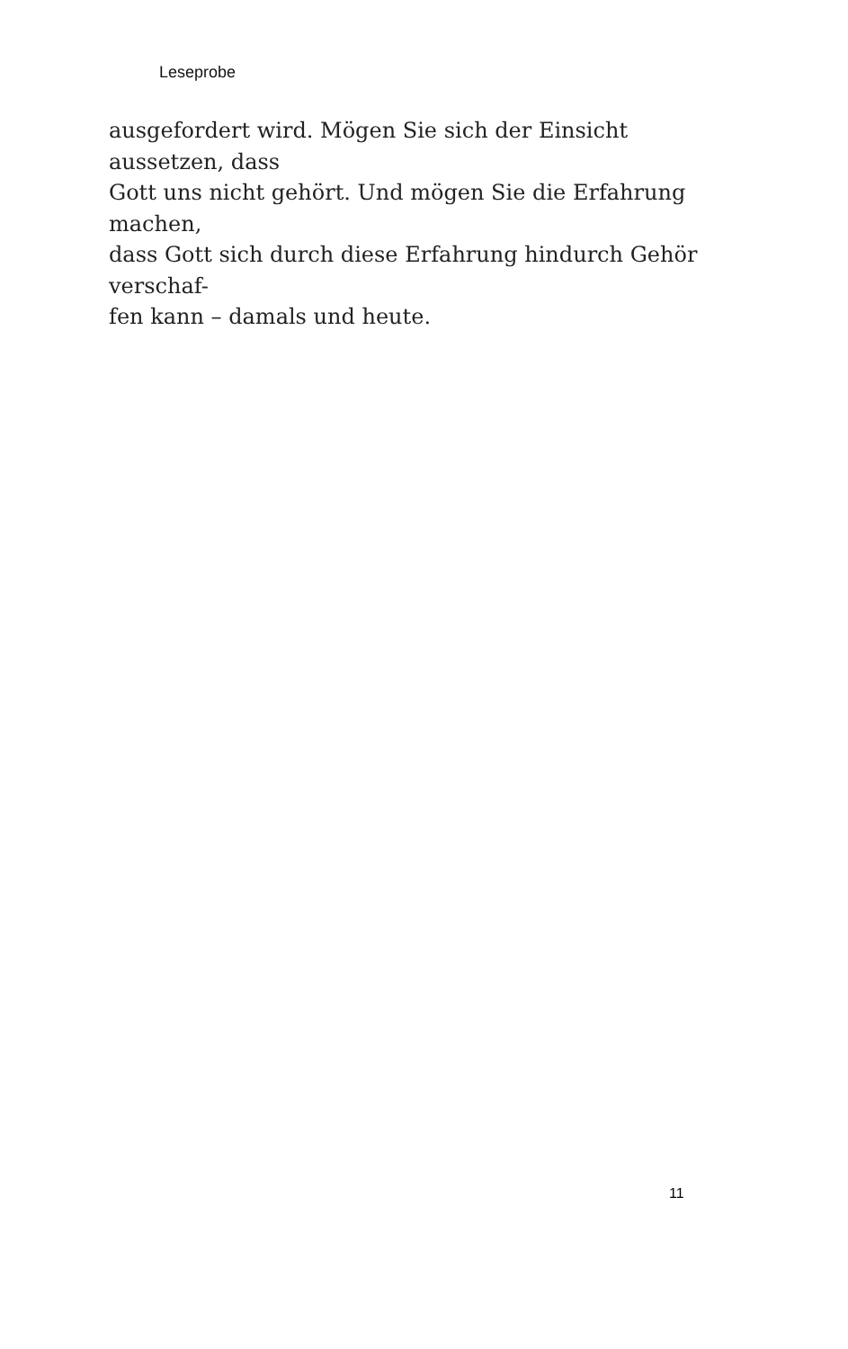Leseprobe
ausgefordert wird. Mögen Sie sich der Einsicht aussetzen, dass
Gott uns nicht gehört. Und mögen Sie die Erfahrung machen,
dass Gott sich durch diese Erfahrung hindurch Gehör verschaf-
fen kann – damals und heute.
11